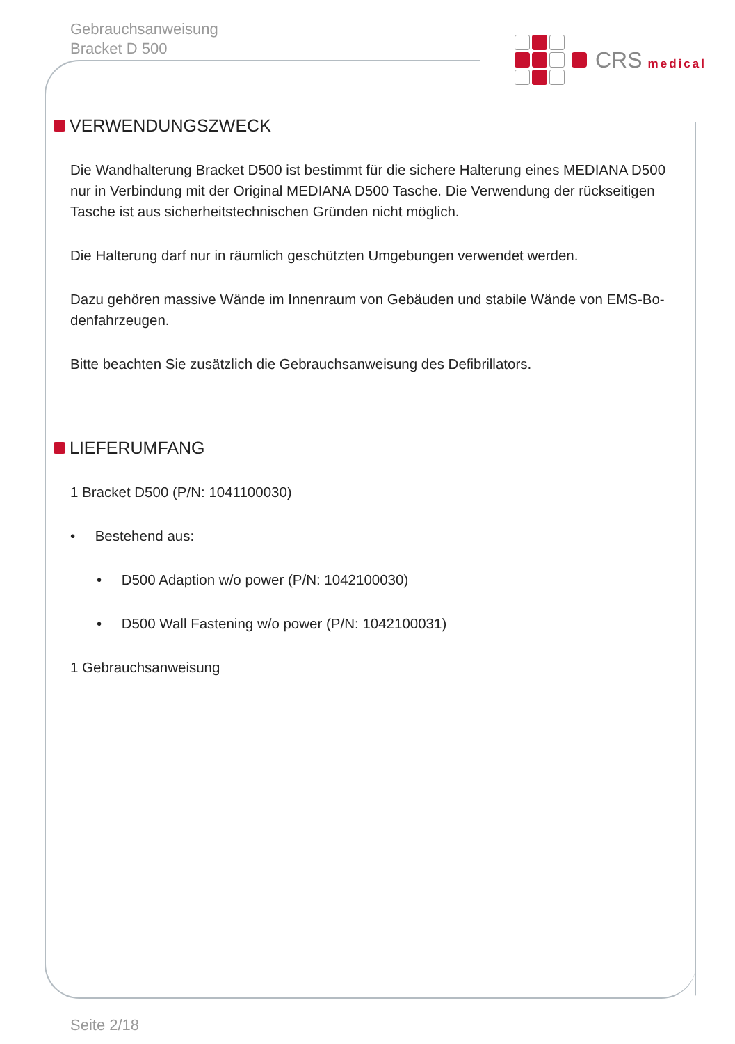Gebrauchsanweisung
Bracket D 500
CRS medical
VERWENDUNGSZWECK
Die Wandhalterung Bracket D500 ist bestimmt für die sichere Halterung eines MEDIANA D500 nur in Verbindung mit der Original MEDIANA D500 Tasche. Die Verwendung der rückseitigen Tasche ist aus sicherheitstechnischen Gründen nicht möglich.
Die Halterung darf nur in räumlich geschützten Umgebungen verwendet werden.
Dazu gehören massive Wände im Innenraum von Gebäuden und stabile Wände von EMS-Bo-denfahrzeugen.
Bitte beachten Sie zusätzlich die Gebrauchsanweisung des Defibrillators.
LIEFERUMFANG
1 Bracket D500 (P/N: 1041100030)
• Bestehend aus:
• D500 Adaption w/o power (P/N: 1042100030)
• D500 Wall Fastening w/o power (P/N: 1042100031)
1 Gebrauchsanweisung
Seite 2/18